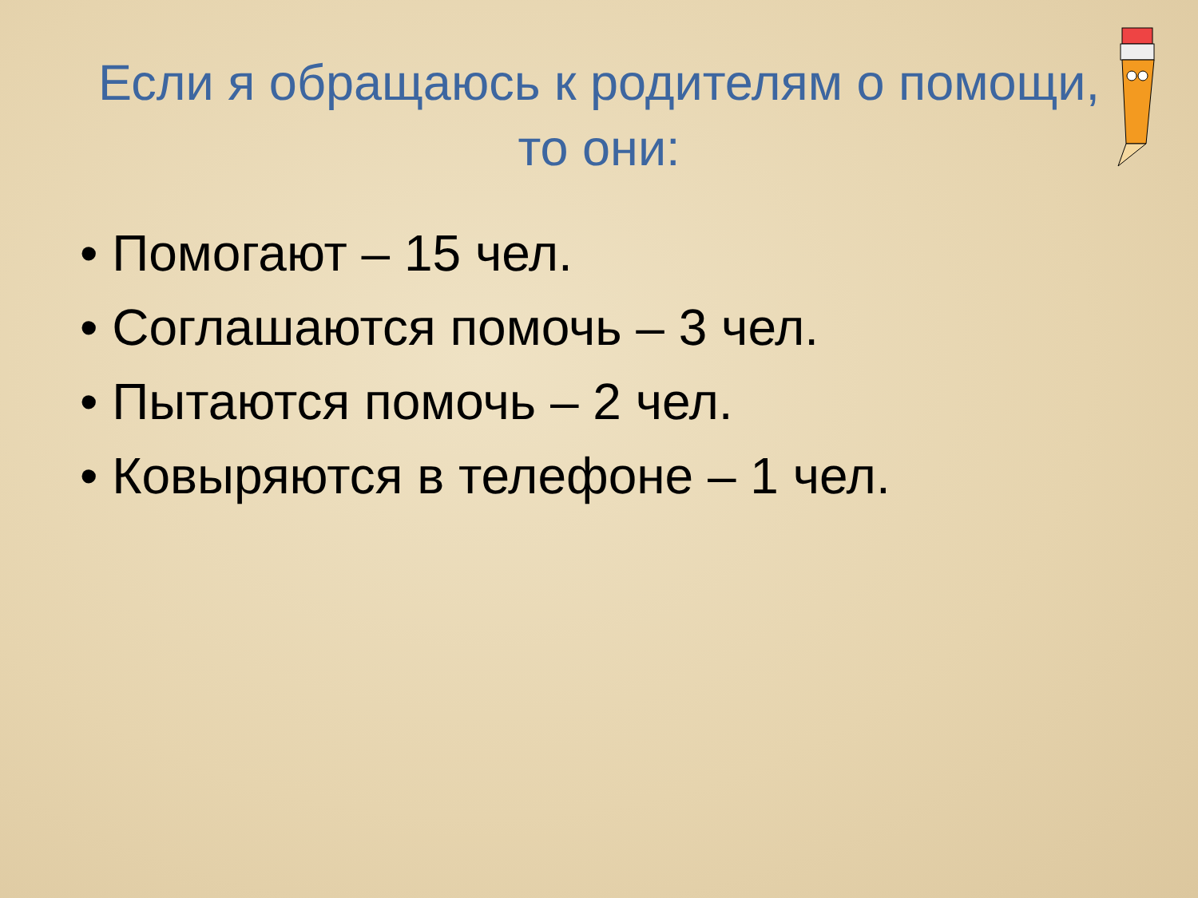Если я обращаюсь к родителям о помощи, то они:
• Помогают – 15 чел.
• Соглашаются помочь – 3 чел.
• Пытаются помочь – 2 чел.
• Ковыряются в телефоне – 1 чел.